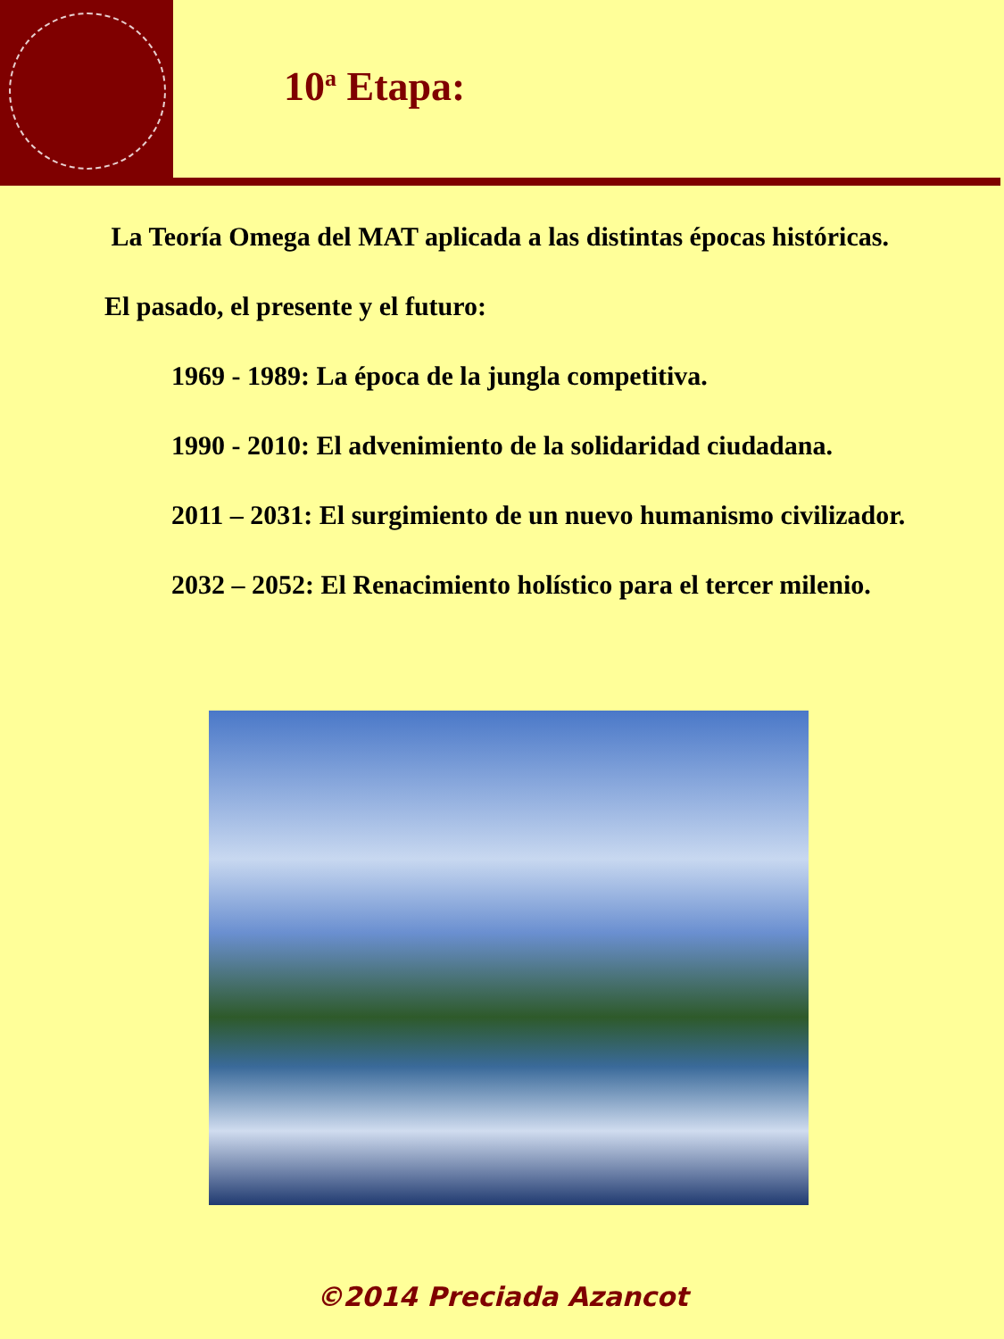10<sup>a</sup> Etapa:
La Teoría Omega del MAT aplicada a las distintas épocas históricas.
El pasado, el presente y el futuro:
1969 - 1989: La época de la jungla competitiva.
1990 - 2010: El advenimiento de la solidaridad ciudadana.
2011 – 2031: El surgimiento de un nuevo humanismo civilizador.
2032 – 2052: El Renacimiento holístico para el tercer milenio.
©2014 Preciada Azancot